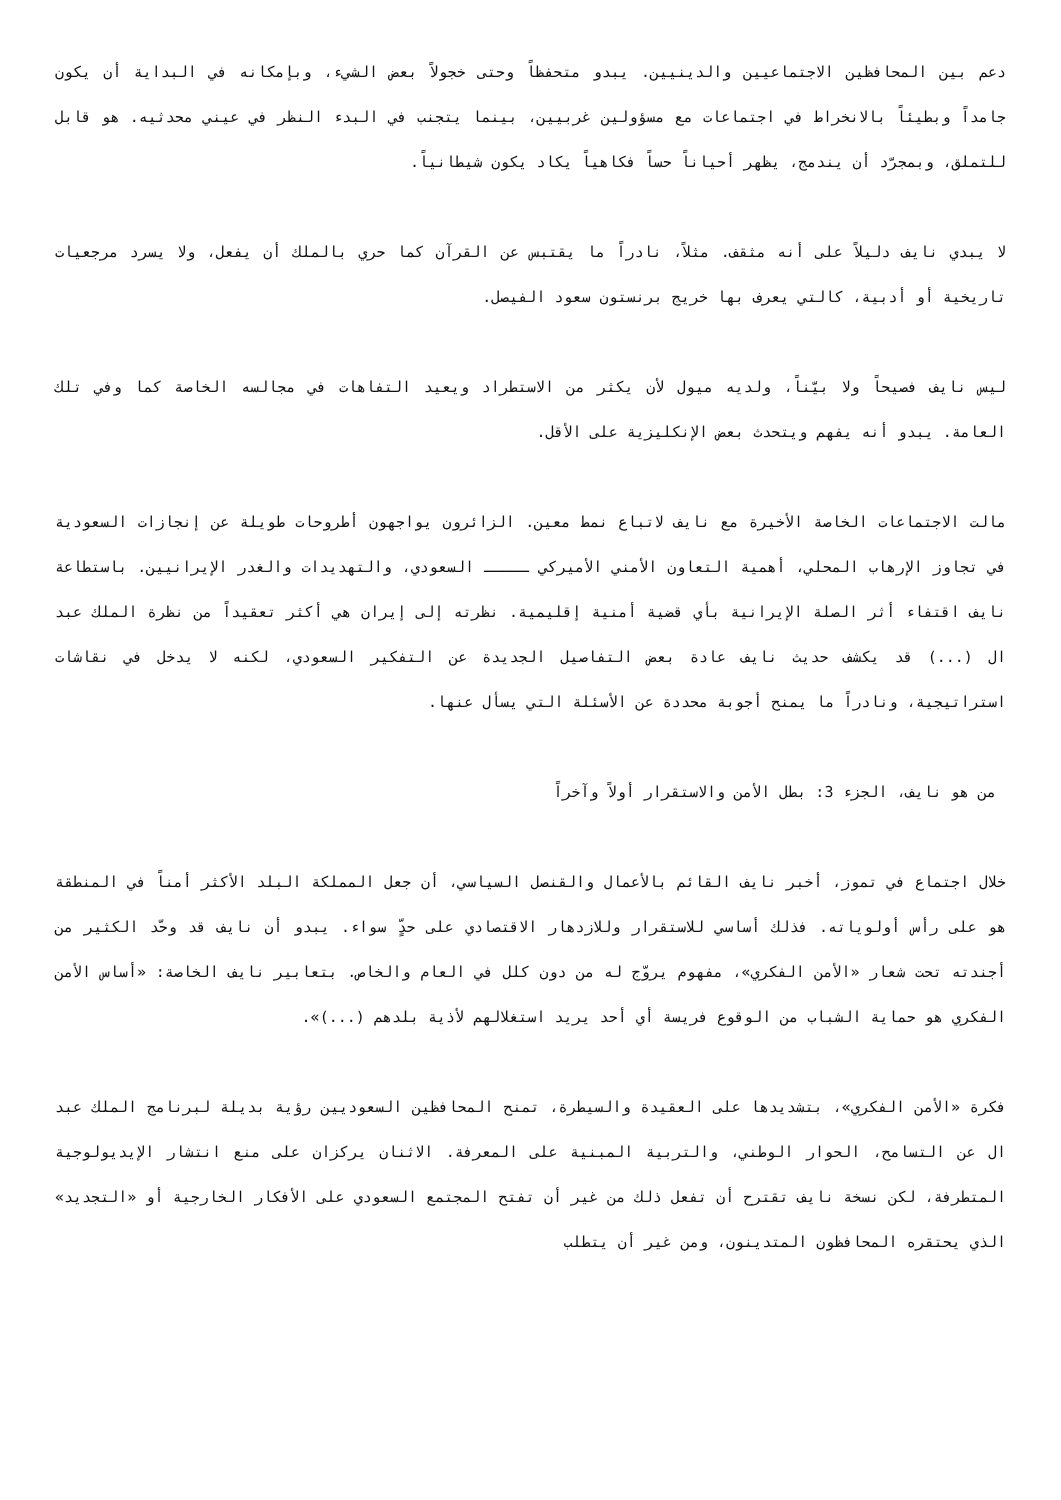دعم بين المحافظين الاجتماعيين والدينيين. يبدو متحفظاً وحتى خجولاً بعض الشيء، وبإمكانه في البداية أن يكون جامداً وبطيئاً بالانخراط في اجتماعات مع مسؤولين غربيين، بينما يتجنب في البدء النظر في عيني محدثيه. هو قابل للتملق، وبمجرّد أن يندمج، يظهر أحياناً حساً فكاهياً يكاد يكون شيطانياً.
لا يبدي نايف دليلاً على أنه مثقف. مثلاً، نادراً ما يقتبس عن القرآن كما حري بالملك أن يفعل، ولا يسرد مرجعيات تاريخية أو أدبية، كالتي يعرف بها خريج برنستون سعود الفيصل.
ليس نايف فصيحاً ولا بيّناً، ولديه ميول لأن يكثر من الاستطراد ويعيد التفاهات في مجالسه الخاصة كما وفي تلك العامة. يبدو أنه يفهم ويتحدث بعض الإنكليزية على الأقل.
مالت الاجتماعات الخاصة الأخيرة مع نايف لاتباع نمط معين. الزائرون يواجهون أطروحات طويلة عن إنجازات السعودية في تجاوز الإرهاب المحلي، أهمية التعاون الأمني الأميركي ـــــ السعودي، والتهديدات والغدر الإيرانيين. باستطاعة نايف اقتفاء أثر الصلة الإيرانية بأي قضية أمنية إقليمية. نظرته إلى إيران هي أكثر تعقيداً من نظرة الملك عبد ال (...) قد يكشف حديث نايف عادة بعض التفاصيل الجديدة عن التفكير السعودي، لكنه لا يدخل في نقاشات استراتيجية، ونادراً ما يمنح أجوبة محددة عن الأسئلة التي يسأل عنها.
من هو نايف، الجزء 3: بطل الأمن والاستقرار أولاً وآخراً
خلال اجتماع في تموز، أخبر نايف القائم بالأعمال والقنصل السياسي، أن جعل المملكة البلد الأكثر أمناً في المنطقة هو على رأس أولوياته. فذلك أساسي للاستقرار وللازدهار الاقتصادي على حدٍّ سواء. يبدو أن نايف قد وحّد الكثير من أجندته تحت شعار «الأمن الفكري»، مفهوم يروّج له من دون كلل في العام والخاص. بتعابير نايف الخاصة: «أساس الأمن الفكري هو حماية الشباب من الوقوع فريسة أي أحد يريد استغلالهم لأذية بلدهم (...)».
فكرة «الأمن الفكري»، بتشديدها على العقيدة والسيطرة، تمنح المحافظين السعوديين رؤية بديلة لبرنامج الملك عبد ال عن التسامح، الحوار الوطني، والتربية المبنية على المعرفة. الاثنان يركزان على منع انتشار الإيديولوجية المتطرفة، لكن نسخة نايف تقترح أن تفعل ذلك من غير أن تفتح المجتمع السعودي على الأفكار الخارجية أو «التجديد» الذي يحتقره المحافظون المتدينون، ومن غير أن يتطلب